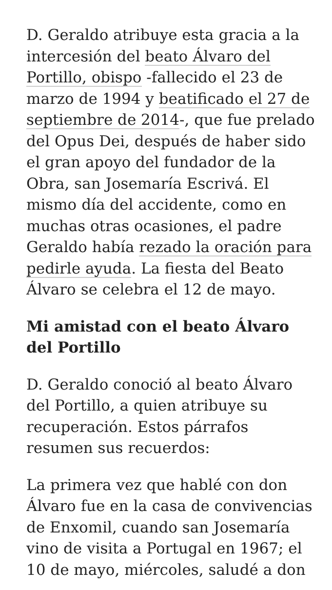D. Geraldo atribuye esta gracia a la intercesión del beato Álvaro del Portillo, obispo -fallecido el 23 de marzo de 1994 y beatificado el 27 de septiembre de 2014-, que fue prelado del Opus Dei, después de haber sido el gran apoyo del fundador de la Obra, san Josemaría Escrivá. El mismo día del accidente, como en muchas otras ocasiones, el padre Geraldo había rezado la oración para pedirle ayuda. La fiesta del Beato Álvaro se celebra el 12 de mayo.
Mi amistad con el beato Álvaro del Portillo
D. Geraldo conoció al beato Álvaro del Portillo, a quien atribuye su recuperación. Estos párrafos resumen sus recuerdos:
La primera vez que hablé con don Álvaro fue en la casa de convivencias de Enxomil, cuando san Josemaría vino de visita a Portugal en 1967; el 10 de mayo, miércoles, saludé a don